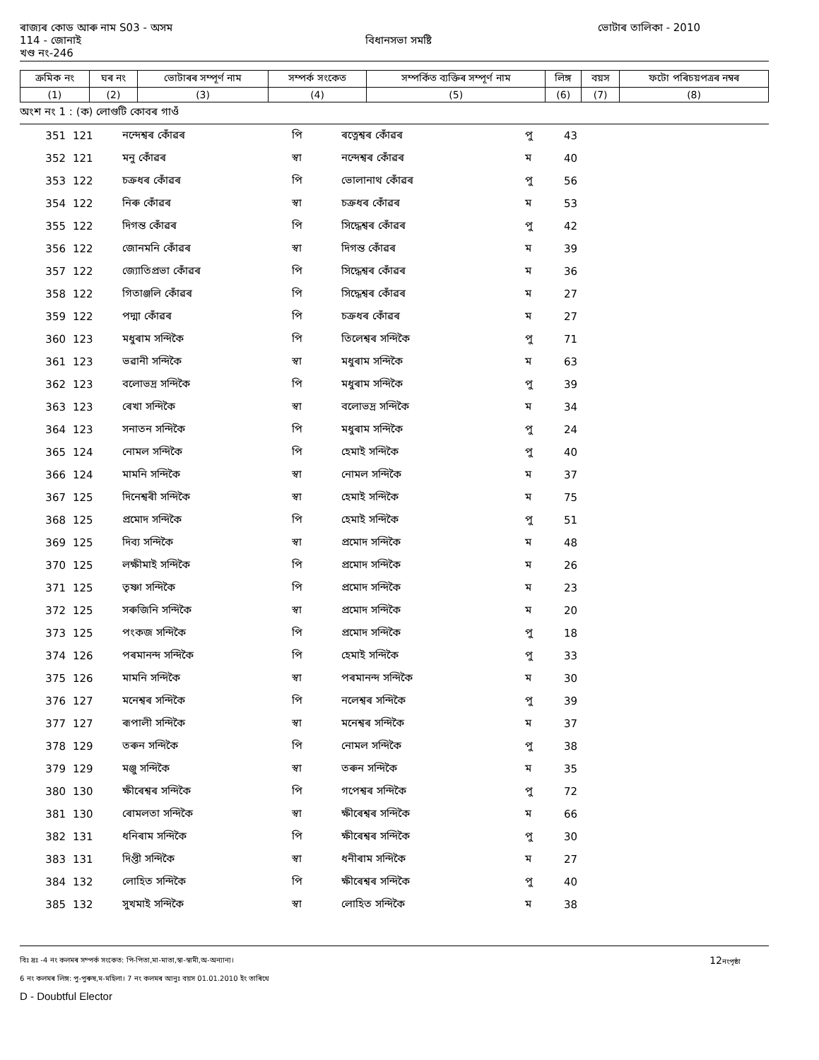ৰাজ্যৰ কোড আৰু নাম S03 - অসম ভোটাৰ তালিকা - 2010
114 - জোনাই বিধানসভা সমষ্টি
খণ্ড নং-246
| ক্ৰমিক নং | ঘৰ নং | ভোটাৰৰ সম্পূৰ্ণ নাম | সম্পৰ্ক সংকেত | সম্পৰ্কিত ব্যক্তিৰ সম্পূৰ্ণ নাম | লিঙ্গ | বয়স | ফটো পৰিচয়পত্ৰৰ নম্বৰ |
| --- | --- | --- | --- | --- | --- | --- | --- |
| (1) | (2) | (3) | (4) | (5) | (6) | (7) | (8) |
অংশ নং 1 : (ক) লোগুটি কোবৰ গাওঁ
| 351 | 121 | নন্দেশ্বৰ কোঁৱৰ | পি | ৰত্নেশ্বৰ কোঁৱৰ | পু | 43 |
| 352 | 121 | মনু কোঁৱৰ | স্বা | নন্দেশ্বৰ কোঁৱৰ | ম | 40 |
| 353 | 122 | চক্ৰধৰ কোঁৱৰ | পি | ভোলানাথ কোঁৱৰ | পু | 56 |
| 354 | 122 | নিৰু কোঁৱৰ | স্বা | চক্ৰধৰ কোঁৱৰ | ম | 53 |
| 355 | 122 | দিগন্ত কোঁৱৰ | পি | সিদ্ধেশ্বৰ কোঁৱৰ | পু | 42 |
| 356 | 122 | জোনমনি কোঁৱৰ | স্বা | দিগন্ত কোঁৱৰ | ম | 39 |
| 357 | 122 | জ্যোতিপ্ৰভা কোঁৱৰ | পি | সিদ্ধেশ্বৰ কোঁৱৰ | ম | 36 |
| 358 | 122 | গিতাঞ্জলি কোঁৱৰ | পি | সিদ্ধেশ্বৰ কোঁৱৰ | ম | 27 |
| 359 | 122 | পদ্মা কোঁৱৰ | পি | চক্ৰধৰ কোঁৱৰ | ম | 27 |
| 360 | 123 | মধুৰাম সন্দিকৈ | পি | তিলেশ্বৰ সন্দিকৈ | পু | 71 |
| 361 | 123 | ভৱানী সন্দিকৈ | স্বা | মধুৰাম সন্দিকৈ | ম | 63 |
| 362 | 123 | বলোভদ্ৰ সন্দিকৈ | পি | মধুৰাম সন্দিকৈ | পু | 39 |
| 363 | 123 | ৰেখা সন্দিকৈ | স্বা | বলোভদ্ৰ সন্দিকৈ | ম | 34 |
| 364 | 123 | সনাতন সন্দিকৈ | পি | মধুৰাম সন্দিকৈ | পু | 24 |
| 365 | 124 | নোমল সন্দিকৈ | পি | হেমাই সন্দিকৈ | পু | 40 |
| 366 | 124 | মামনি সন্দিকৈ | স্বা | নোমল সন্দিকৈ | ম | 37 |
| 367 | 125 | দিনেশ্বৰী সন্দিকৈ | স্বা | হেমাই সন্দিকৈ | ম | 75 |
| 368 | 125 | প্ৰমোদ সন্দিকৈ | পি | হেমাই সন্দিকৈ | পু | 51 |
| 369 | 125 | দিব্য সন্দিকৈ | স্বা | প্ৰমোদ সন্দিকৈ | ম | 48 |
| 370 | 125 | লক্ষীমাই সন্দিকৈ | পি | প্ৰমোদ সন্দিকৈ | ম | 26 |
| 371 | 125 | তৃষ্ণা সন্দিকৈ | পি | প্ৰমোদ সন্দিকৈ | ম | 23 |
| 372 | 125 | সৰুজিনি সন্দিকৈ | স্বা | প্ৰমোদ সন্দিকৈ | ম | 20 |
| 373 | 125 | পংকজ সন্দিকৈ | পি | প্ৰমোদ সন্দিকৈ | পু | 18 |
| 374 | 126 | পৰমানন্দ সন্দিকৈ | পি | হেমাই সন্দিকৈ | পু | 33 |
| 375 | 126 | মামনি সন্দিকৈ | স্বা | পৰমানন্দ সন্দিকৈ | ম | 30 |
| 376 | 127 | মনেশ্বৰ সন্দিকৈ | পি | নলেশ্বৰ সন্দিকৈ | পু | 39 |
| 377 | 127 | ৰূপালী সন্দিকৈ | স্বা | মনেশ্বৰ সন্দিকৈ | ম | 37 |
| 378 | 129 | তৰুন সন্দিকৈ | পি | নোমল সন্দিকৈ | পু | 38 |
| 379 | 129 | মঞ্জু সন্দিকৈ | স্বা | তৰুন সন্দিকৈ | ম | 35 |
| 380 | 130 | ক্ষীৰেশ্বৰ সন্দিকৈ | পি | গপেশ্বৰ সন্দিকৈ | পু | 72 |
| 381 | 130 | ৰোমলতা সন্দিকৈ | স্বা | ক্ষীৰেশ্বৰ সন্দিকৈ | ম | 66 |
| 382 | 131 | ধনিৰাম সন্দিকৈ | পি | ক্ষীৰেশ্বৰ সন্দিকৈ | পু | 30 |
| 383 | 131 | দিপ্তী সন্দিকৈ | স্বা | ধনীৰাম সন্দিকৈ | ম | 27 |
| 384 | 132 | লোহিত সন্দিকৈ | পি | ক্ষীৰেশ্বৰ সন্দিকৈ | পু | 40 |
| 385 | 132 | সুখমাই সন্দিকৈ | স্বা | লোহিত সন্দিকৈ | ম | 38 |
বিঃ দ্রঃ -4 নং কলমৰ সম্পৰ্ক সংকেত: পি-পিতা,মা-মাতা,স্বা-স্বামী,অ-অন্যান্য। 12নংপৃষ্ঠা
6 নং কলমৰ লিঙ্গ: পু-পুৰুষ,ম-মহিলা। 7 নং কলমৰ আনুঃ বয়স 01.01.2010 ইং তাৰিখে
D - Doubtful Elector